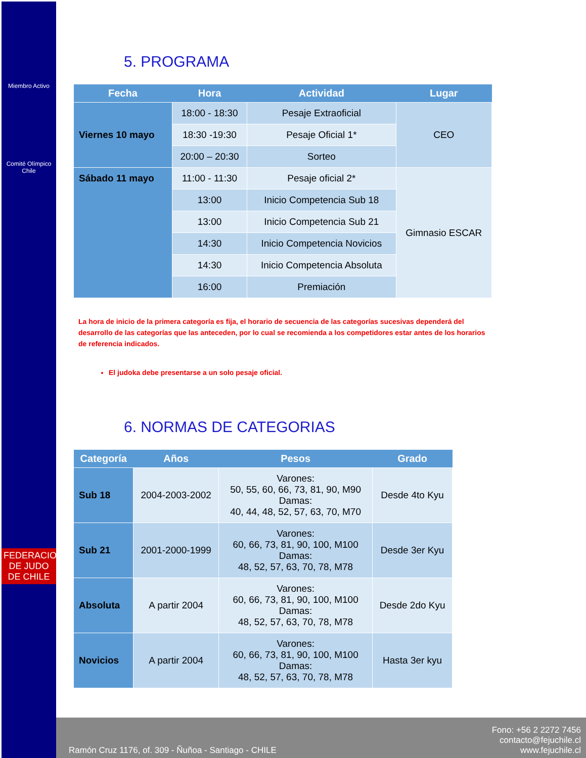Miembro Activo
Comité Olímpico
Chile
FEDERACION DE JUDO DE CHILE
5. PROGRAMA
| Fecha | Hora | Actividad | Lugar |
| --- | --- | --- | --- |
| Viernes 10 mayo | 18:00 - 18:30 | Pesaje Extraoficial | CEO |
| | 18:30 -19:30 | Pesaje Oficial 1* | |
| | 20:00 – 20:30 | Sorteo | |
| Sábado 11 mayo | 11:00 - 11:30 | Pesaje oficial 2* | Gimnasio ESCAR |
| | 13:00 | Inicio Competencia Sub 18 | |
| | 13:00 | Inicio Competencia Sub 21 | |
| | 14:30 | Inicio Competencia Novicios | |
| | 14:30 | Inicio Competencia Absoluta | |
| | 16:00 | Premiación | |
La hora de inicio de la primera categoría es fija, el horario de secuencia de las categorías sucesivas dependerá del desarrollo de las categorías que las anteceden, por lo cual se recomienda a los competidores estar antes de los horarios de referencia indicados.
El judoka debe presentarse a un solo pesaje oficial.
6. NORMAS DE CATEGORIAS
| Categoría | Años | Pesos | Grado |
| --- | --- | --- | --- |
| Sub 18 | 2004-2003-2002 | Varones: 50, 55, 60, 66, 73, 81, 90, M90 Damas: 40, 44, 48, 52, 57, 63, 70, M70 | Desde 4to Kyu |
| Sub 21 | 2001-2000-1999 | Varones: 60, 66, 73, 81, 90, 100, M100 Damas: 48, 52, 57, 63, 70, 78, M78 | Desde 3er Kyu |
| Absoluta | A partir 2004 | Varones: 60, 66, 73, 81, 90, 100, M100 Damas: 48, 52, 57, 63, 70, 78, M78 | Desde 2do Kyu |
| Novicios | A partir 2004 | Varones: 60, 66, 73, 81, 90, 100, M100 Damas: 48, 52, 57, 63, 70, 78, M78 | Hasta 3er kyu |
Ramón Cruz 1176, of. 309 - Ñuñoa - Santiago - CHILE Fono: +56 2 2272 7456
contacto@fejuchile.cl
www.fejuchile.cl